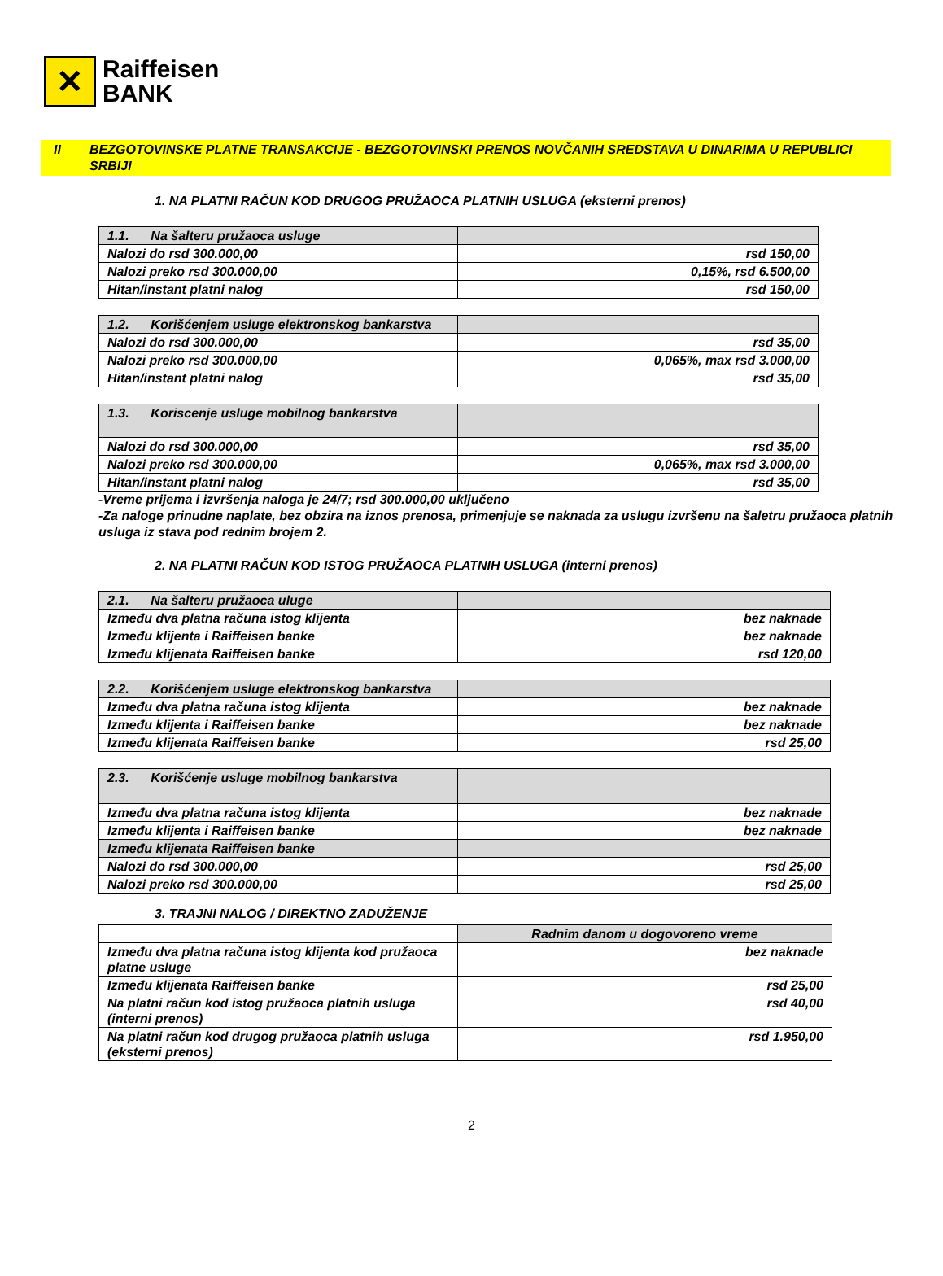✕
Raiffeisen
BANK
II BEZGOTOVINSKE PLATNE TRANSAKCIJE - BEZGOTOVINSKI PRENOS NOVČANIH SREDSTAVA U DINARIMA U REPUBLICI SRBIJI
1. NA PLATNI RAČUN KOD DRUGOG PRUŽAOCA PLATNIH USLUGA (eksterni prenos)
| 1.1. Na šalteru pružaoca usluge | |
| Nalozi do rsd 300.000,00 | rsd 150,00 |
| Nalozi preko rsd 300.000,00 | 0,15%, rsd 6.500,00 |
| Hitan/instant platni nalog | rsd 150,00 |
| 1.2. Korišćenjem usluge elektronskog bankarstva | |
| Nalozi do rsd 300.000,00 | rsd 35,00 |
| Nalozi preko rsd 300.000,00 | 0,065%, max rsd 3.000,00 |
| Hitan/instant platni nalog | rsd 35,00 |
| 1.3. Koriscenje usluge mobilnog bankarstva | |
| Nalozi do rsd 300.000,00 | rsd 35,00 |
| Nalozi preko rsd 300.000,00 | 0,065%, max rsd 3.000,00 |
| Hitan/instant platni nalog | rsd 35,00 |
-Vreme prijema i izvršenja naloga je 24/7; rsd 300.000,00 uključeno
-Za naloge prinudne naplate, bez obzira na iznos prenosa, primenjuje se naknada za uslugu izvršenu na šaletru pružaoca platnih usluga iz stava pod rednim brojem 2.
2. NA PLATNI RAČUN KOD ISTOG PRUŽAOCA PLATNIH USLUGA (interni prenos)
| 2.1. Na šalteru pružaoca uluge | |
| Između dva platna računa istog klijenta | bez naknade |
| Između klijenta i Raiffeisen banke | bez naknade |
| Između klijenata Raiffeisen banke | rsd 120,00 |
| 2.2. Korišćenjem usluge elektronskog bankarstva | |
| Između dva platna računa istog klijenta | bez naknade |
| Između klijenta i Raiffeisen banke | bez naknade |
| Između klijenata Raiffeisen banke | rsd 25,00 |
| 2.3. Korišćenje usluge mobilnog bankarstva | |
| Između dva platna računa istog klijenta | bez naknade |
| Između klijenta i Raiffeisen banke | bez naknade |
| Između klijenata Raiffeisen banke | |
| Nalozi do rsd 300.000,00 | rsd 25,00 |
| Nalozi preko rsd 300.000,00 | rsd 25,00 |
3. TRAJNI NALOG / DIREKTNO ZADUŽENJE
| | Radnim danom u dogovoreno vreme |
| Između dva platna računa istog klijenta kod pružaoca platne usluge | bez naknade |
| Između klijenata Raiffeisen banke | rsd 25,00 |
| Na platni račun kod istog pružaoca platnih usluga (interni prenos) | rsd 40,00 |
| Na platni račun kod drugog pružaoca platnih usluga (eksterni prenos) | rsd 1.950,00 |
2